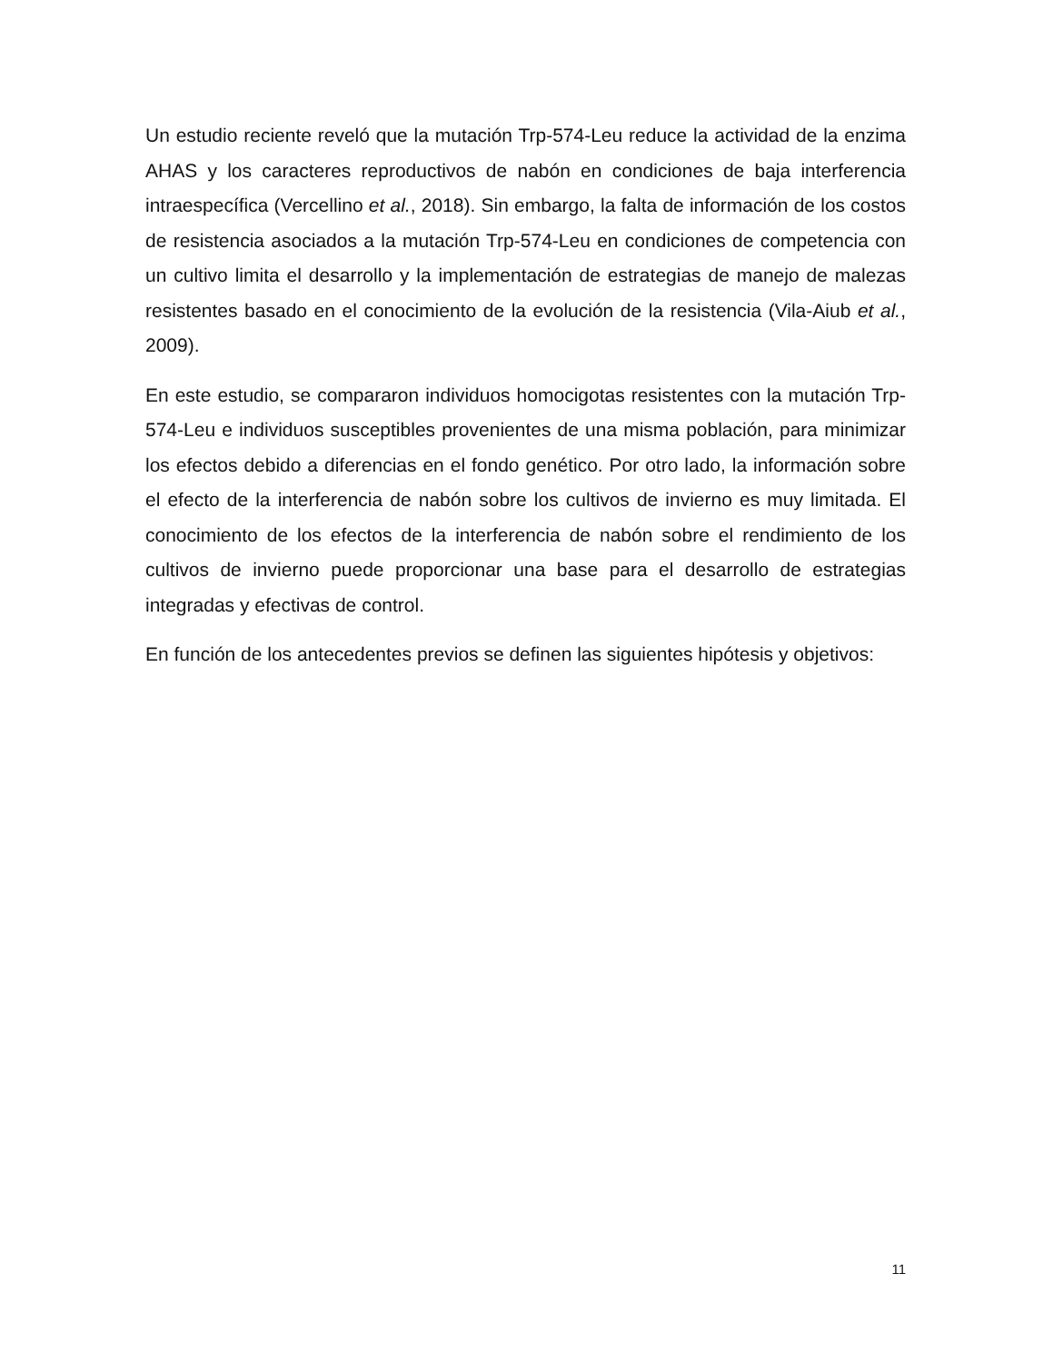Un estudio reciente reveló que la mutación Trp-574-Leu reduce la actividad de la enzima AHAS y los caracteres reproductivos de nabón en condiciones de baja interferencia intraespecífica (Vercellino et al., 2018). Sin embargo, la falta de información de los costos de resistencia asociados a la mutación Trp-574-Leu en condiciones de competencia con un cultivo limita el desarrollo y la implementación de estrategias de manejo de malezas resistentes basado en el conocimiento de la evolución de la resistencia (Vila-Aiub et al., 2009).
En este estudio, se compararon individuos homocigotas resistentes con la mutación Trp-574-Leu e individuos susceptibles provenientes de una misma población, para minimizar los efectos debido a diferencias en el fondo genético. Por otro lado, la información sobre el efecto de la interferencia de nabón sobre los cultivos de invierno es muy limitada. El conocimiento de los efectos de la interferencia de nabón sobre el rendimiento de los cultivos de invierno puede proporcionar una base para el desarrollo de estrategias integradas y efectivas de control.
En función de los antecedentes previos se definen las siguientes hipótesis y objetivos:
11